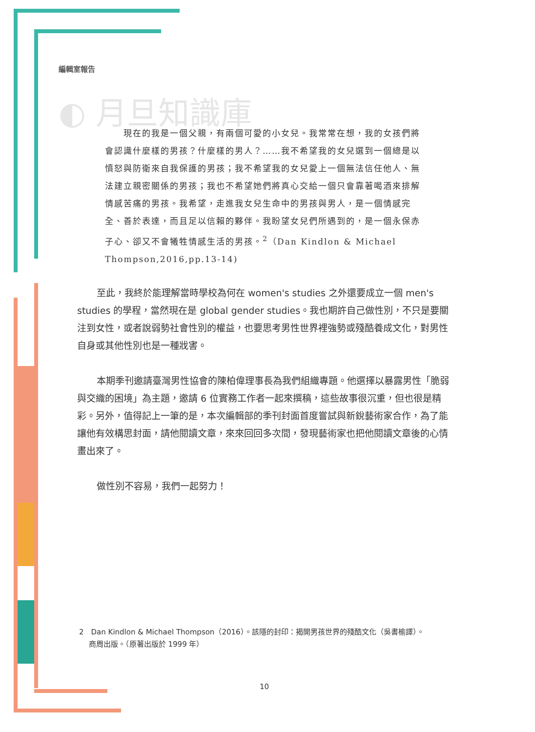編輯室報告
◐ 月旦知識庫
　　現在的我是一個父親，有兩個可愛的小女兒。我常常在想，我的女孩們將會認識什麼樣的男孩？什麼樣的男人？……我不希望我的女兒選到一個總是以憤怒與防衛來自我保護的男孩；我不希望我的女兒愛上一個無法信任他人、無法建立親密關係的男孩；我也不希望她們將真心交給一個只會靠著喝酒來排解情感苦痛的男孩。我希望，走進我女兒生命中的男孩與男人，是一個情感完全、善於表達，而且足以信賴的夥伴。我盼望女兒們所遇到的，是一個永保赤子心、卻又不會犧牲情感生活的男孩。<sup>2</sup>（Dan Kindlon & Michael Thompson,2016,pp.13-14)
至此，我終於能理解當時學校為何在 women's studies 之外還要成立一個 men's studies 的學程，當然現在是 global gender studies。我也期許自己做性別，不只是要關注到女性，或者說弱勢社會性別的權益，也要思考男性世界裡強勢或殘酷養成文化，對男性自身或其他性別也是一種戕害。
本期季刊邀請臺灣男性協會的陳柏偉理事長為我們組織專題。他選擇以暴露男性「脆弱與交織的困境」為主題，邀請 6 位實務工作者一起來撰稿，這些故事很沉重，但也很是精彩。另外，值得記上一筆的是，本次編輯部的季刊封面首度嘗試與新銳藝術家合作，為了能讓他有效構思封面，請他閱讀文章，來來回回多次間，發現藝術家也把他閱讀文章後的心情畫出來了。
做性別不容易，我們一起努力！
2　Dan Kindlon & Michael Thompson（2016）。該隱的封印：揭開男孩世界的殘酷文化（吳書榆譯）。
　 商周出版。（原著出版於 1999 年）
10